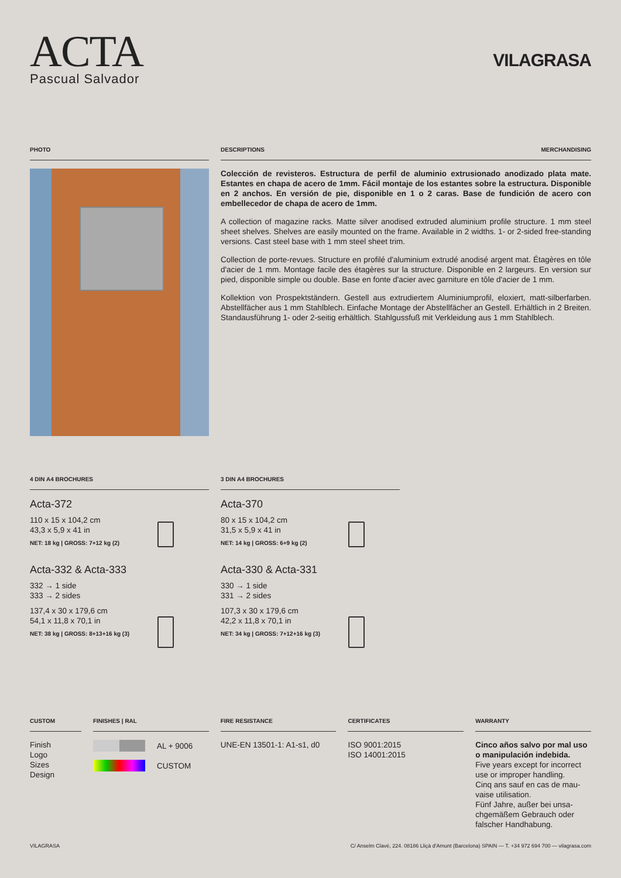ACTA
Pascual Salvador
VILAGRASA
PHOTO DESCRIPTIONS MERCHANDISING
Colección de revisteros. Estructura de perfil de aluminio extrusionado anodizado plata mate. Estantes en chapa de acero de 1mm. Fácil montaje de los estantes sobre la estructura. Disponible en 2 anchos. En versión de pie, disponible en 1 o 2 caras. Base de fundición de acero con embellecedor de chapa de acero de 1mm.
A collection of magazine racks. Matte silver anodised extruded aluminium profile structure. 1 mm steel sheet shelves. Shelves are easily mounted on the frame. Available in 2 widths. 1- or 2-sided free-standing versions. Cast steel base with 1 mm steel sheet trim.
Collection de porte-revues. Structure en profilé d'aluminium extrudé anodisé argent mat. Étagères en tôle d'acier de 1 mm. Montage facile des étagères sur la structure. Disponible en 2 largeurs. En version sur pied, disponible simple ou double. Base en fonte d'acier avec garniture en tôle d'acier de 1 mm.
Kollektion von Prospektständern. Gestell aus extrudiertem Aluminiumprofil, eloxiert, matt-silberfarben. Abstellfächer aus 1 mm Stahlblech. Einfache Montage der Abstellfächer an Gestell. Erhältlich in 2 Breiten. Standausführung 1- oder 2-seitig erhältlich. Stahlgussfuß mit Verkleidung aus 1 mm Stahlblech.
4 DIN A4 BROCHURES
Acta-372
110 x 15 x 104,2 cm
43,3 x 5,9 x 41 in
NET: 18 kg | GROSS: 7+12 kg (2)
Acta-332 & Acta-333
332 → 1 side
333 → 2 sides
137,4 x 30 x 179,6 cm
54,1 x 11,8 x 70,1 in
NET: 38 kg | GROSS: 8+13+16 kg (3)
3 DIN A4 BROCHURES
Acta-370
80 x 15 x 104,2 cm
31,5 x 5,9 x 41 in
NET: 14 kg | GROSS: 6+9 kg (2)
Acta-330 & Acta-331
330 → 1 side
331 → 2 sides
107,3 x 30 x 179,6 cm
42,2 x 11,8 x 70,1 in
NET: 34 kg | GROSS: 7+12+16 kg (3)
CUSTOM
Finish
Logo
Sizes
Design
FINISHES | RAL
AL + 9006
CUSTOM
FIRE RESISTANCE
UNE-EN 13501-1: A1-s1, d0
CERTIFICATES
ISO 9001:2015
ISO 14001:2015
WARRANTY
Cinco años salvo por mal uso o manipulación indebida.
Five years except for incorrect use or improper handling.
Cinq ans sauf en cas de mau-vaise utilisation.
Fünf Jahre, außer bei unsa-chgemäßem Gebrauch oder falscher Handhabung.
VILAGRASA C/ Anselm Clavé, 224. 08186 Lliçà d'Amunt (Barcelona) SPAIN — T. +34 972 694 700 — vilagrasa.com